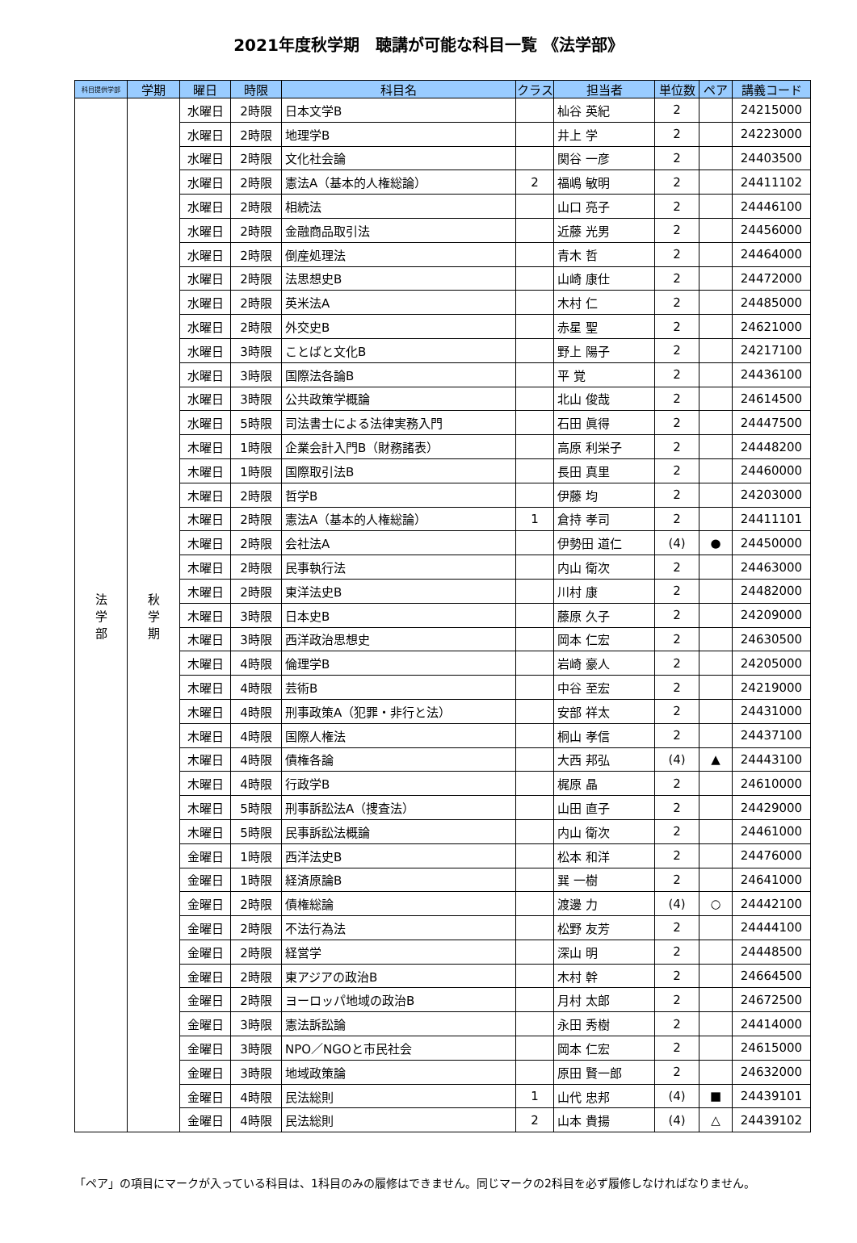2021年度秋学期　聴講が可能な科目一覧 《法学部》
| 科目提供学部 | 学期 | 曜日 | 時限 | 科目名 | クラス | 担当者 | 単位数 | ペア | 講義コード |
| --- | --- | --- | --- | --- | --- | --- | --- | --- | --- |
| 法 学 部 | 秋 学 期 | 水曜日 | 2時限 | 日本文学B | | 杣谷 英紀 | 2 | | 24215000 |
| | | 水曜日 | 2時限 | 地理学B | | 井上 学 | 2 | | 24223000 |
| | | 水曜日 | 2時限 | 文化社会論 | | 関谷 一彦 | 2 | | 24403500 |
| | | 水曜日 | 2時限 | 憲法A（基本的人権総論） | 2 | 福嶋 敏明 | 2 | | 24411102 |
| | | 水曜日 | 2時限 | 相続法 | | 山口 亮子 | 2 | | 24446100 |
| | | 水曜日 | 2時限 | 金融商品取引法 | | 近藤 光男 | 2 | | 24456000 |
| | | 水曜日 | 2時限 | 倒産処理法 | | 青木 哲 | 2 | | 24464000 |
| | | 水曜日 | 2時限 | 法思想史B | | 山崎 康仕 | 2 | | 24472000 |
| | | 水曜日 | 2時限 | 英米法A | | 木村 仁 | 2 | | 24485000 |
| | | 水曜日 | 2時限 | 外交史B | | 赤星 聖 | 2 | | 24621000 |
| | | 水曜日 | 3時限 | ことばと文化B | | 野上 陽子 | 2 | | 24217100 |
| | | 水曜日 | 3時限 | 国際法各論B | | 平 覚 | 2 | | 24436100 |
| | | 水曜日 | 3時限 | 公共政策学概論 | | 北山 俊哉 | 2 | | 24614500 |
| | | 水曜日 | 5時限 | 司法書士による法律実務入門 | | 石田 眞得 | 2 | | 24447500 |
| | | 木曜日 | 1時限 | 企業会計入門B（財務諸表） | | 高原 利栄子 | 2 | | 24448200 |
| | | 木曜日 | 1時限 | 国際取引法B | | 長田 真里 | 2 | | 24460000 |
| | | 木曜日 | 2時限 | 哲学B | | 伊藤 均 | 2 | | 24203000 |
| | | 木曜日 | 2時限 | 憲法A（基本的人権総論） | 1 | 倉持 孝司 | 2 | | 24411101 |
| | | 木曜日 | 2時限 | 会社法A | | 伊勢田 道仁 | (4) | ● | 24450000 |
| | | 木曜日 | 2時限 | 民事執行法 | | 内山 衛次 | 2 | | 24463000 |
| | | 木曜日 | 2時限 | 東洋法史B | | 川村 康 | 2 | | 24482000 |
| | | 木曜日 | 3時限 | 日本史B | | 藤原 久子 | 2 | | 24209000 |
| | | 木曜日 | 3時限 | 西洋政治思想史 | | 岡本 仁宏 | 2 | | 24630500 |
| | | 木曜日 | 4時限 | 倫理学B | | 岩崎 豪人 | 2 | | 24205000 |
| | | 木曜日 | 4時限 | 芸術B | | 中谷 至宏 | 2 | | 24219000 |
| | | 木曜日 | 4時限 | 刑事政策A（犯罪・非行と法） | | 安部 祥太 | 2 | | 24431000 |
| | | 木曜日 | 4時限 | 国際人権法 | | 桐山 孝信 | 2 | | 24437100 |
| | | 木曜日 | 4時限 | 債権各論 | | 大西 邦弘 | (4) | ▲ | 24443100 |
| | | 木曜日 | 4時限 | 行政学B | | 梶原 晶 | 2 | | 24610000 |
| | | 木曜日 | 5時限 | 刑事訴訟法A（捜査法） | | 山田 直子 | 2 | | 24429000 |
| | | 木曜日 | 5時限 | 民事訴訟法概論 | | 内山 衛次 | 2 | | 24461000 |
| | | 金曜日 | 1時限 | 西洋法史B | | 松本 和洋 | 2 | | 24476000 |
| | | 金曜日 | 1時限 | 経済原論B | | 巽 一樹 | 2 | | 24641000 |
| | | 金曜日 | 2時限 | 債権総論 | | 渡邊 力 | (4) | ○ | 24442100 |
| | | 金曜日 | 2時限 | 不法行為法 | | 松野 友芳 | 2 | | 24444100 |
| | | 金曜日 | 2時限 | 経営学 | | 深山 明 | 2 | | 24448500 |
| | | 金曜日 | 2時限 | 東アジアの政治B | | 木村 幹 | 2 | | 24664500 |
| | | 金曜日 | 2時限 | ヨーロッパ地域の政治B | | 月村 太郎 | 2 | | 24672500 |
| | | 金曜日 | 3時限 | 憲法訴訟論 | | 永田 秀樹 | 2 | | 24414000 |
| | | 金曜日 | 3時限 | NPO／NGOと市民社会 | | 岡本 仁宏 | 2 | | 24615000 |
| | | 金曜日 | 3時限 | 地域政策論 | | 原田 賢一郎 | 2 | | 24632000 |
| | | 金曜日 | 4時限 | 民法総則 | 1 | 山代 忠邦 | (4) | ■ | 24439101 |
| | | 金曜日 | 4時限 | 民法総則 | 2 | 山本 貴揚 | (4) | △ | 24439102 |
「ペア」の項目にマークが入っている科目は、1科目のみの履修はできません。同じマークの2科目を必ず履修しなければなりません。